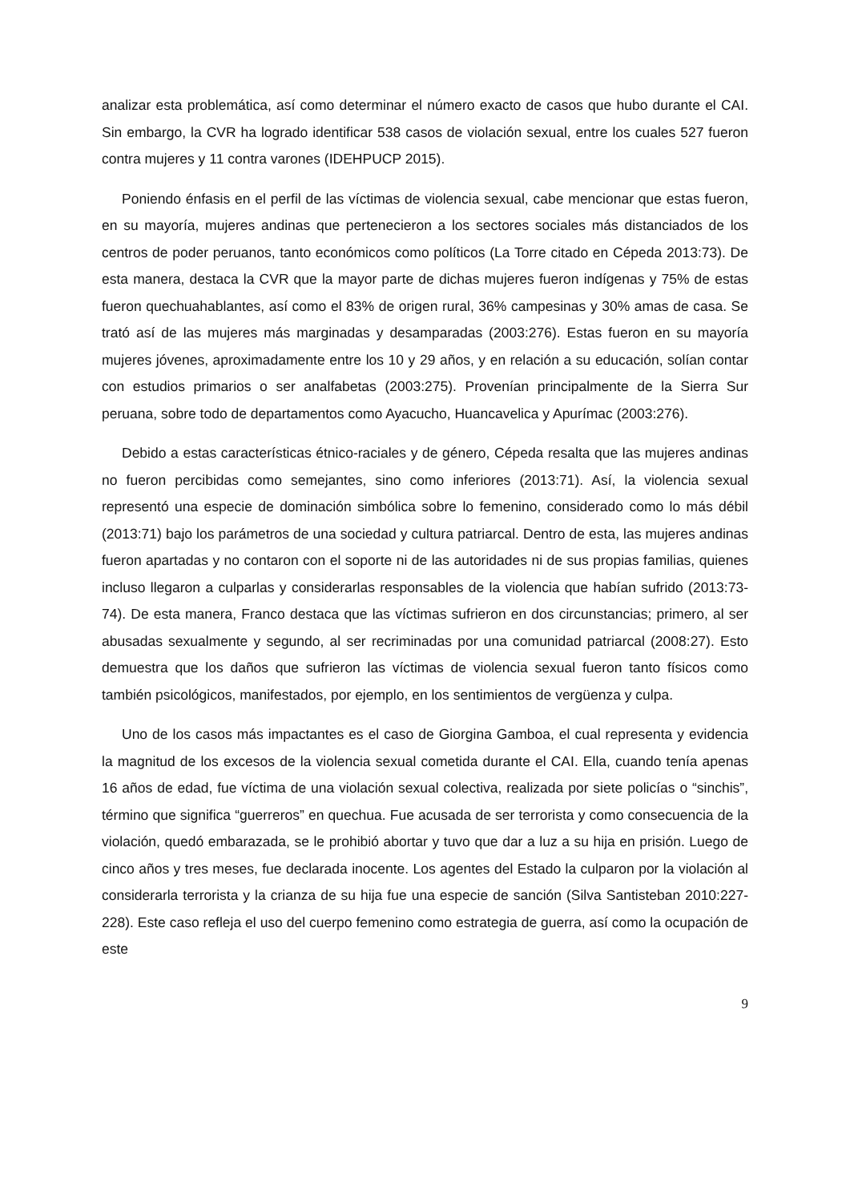analizar esta problemática, así como determinar el número exacto de casos que hubo durante el CAI. Sin embargo, la CVR ha logrado identificar 538 casos de violación sexual, entre los cuales 527 fueron contra mujeres y 11 contra varones (IDEHPUCP 2015).
Poniendo énfasis en el perfil de las víctimas de violencia sexual, cabe mencionar que estas fueron, en su mayoría, mujeres andinas que pertenecieron a los sectores sociales más distanciados de los centros de poder peruanos, tanto económicos como políticos (La Torre citado en Cépeda 2013:73). De esta manera, destaca la CVR que la mayor parte de dichas mujeres fueron indígenas y 75% de estas fueron quechuahablantes, así como el 83% de origen rural, 36% campesinas y 30% amas de casa. Se trató así de las mujeres más marginadas y desamparadas (2003:276). Estas fueron en su mayoría mujeres jóvenes, aproximadamente entre los 10 y 29 años, y en relación a su educación, solían contar con estudios primarios o ser analfabetas (2003:275). Provenían principalmente de la Sierra Sur peruana, sobre todo de departamentos como Ayacucho, Huancavelica y Apurímac (2003:276).
Debido a estas características étnico-raciales y de género, Cépeda resalta que las mujeres andinas no fueron percibidas como semejantes, sino como inferiores (2013:71). Así, la violencia sexual representó una especie de dominación simbólica sobre lo femenino, considerado como lo más débil (2013:71) bajo los parámetros de una sociedad y cultura patriarcal. Dentro de esta, las mujeres andinas fueron apartadas y no contaron con el soporte ni de las autoridades ni de sus propias familias, quienes incluso llegaron a culparlas y considerarlas responsables de la violencia que habían sufrido (2013:73-74). De esta manera, Franco destaca que las víctimas sufrieron en dos circunstancias; primero, al ser abusadas sexualmente y segundo, al ser recriminadas por una comunidad patriarcal (2008:27). Esto demuestra que los daños que sufrieron las víctimas de violencia sexual fueron tanto físicos como también psicológicos, manifestados, por ejemplo, en los sentimientos de vergüenza y culpa.
Uno de los casos más impactantes es el caso de Giorgina Gamboa, el cual representa y evidencia la magnitud de los excesos de la violencia sexual cometida durante el CAI. Ella, cuando tenía apenas 16 años de edad, fue víctima de una violación sexual colectiva, realizada por siete policías o “sinchis”, término que significa “guerreros” en quechua. Fue acusada de ser terrorista y como consecuencia de la violación, quedó embarazada, se le prohibió abortar y tuvo que dar a luz a su hija en prisión. Luego de cinco años y tres meses, fue declarada inocente. Los agentes del Estado la culparon por la violación al considerarla terrorista y la crianza de su hija fue una especie de sanción (Silva Santisteban 2010:227-228). Este caso refleja el uso del cuerpo femenino como estrategia de guerra, así como la ocupación de este
9